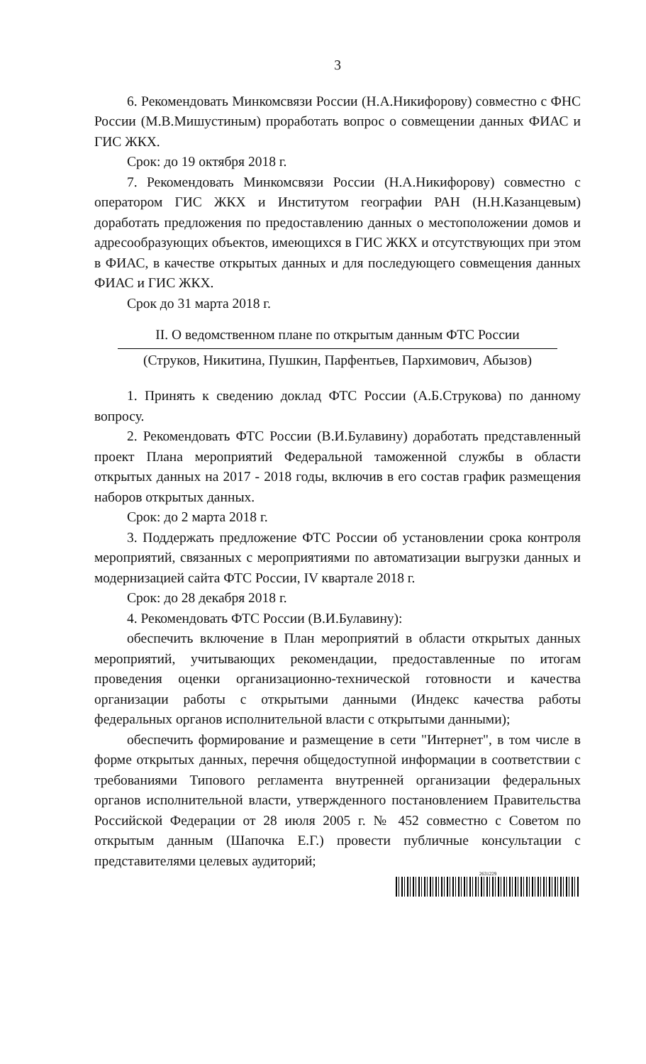3
6. Рекомендовать Минкомсвязи России (Н.А.Никифорову) совместно с ФНС России (М.В.Мишустиным) проработать вопрос о совмещении данных ФИАС и ГИС ЖКХ.
Срок: до 19 октября 2018 г.
7. Рекомендовать Минкомсвязи России (Н.А.Никифорову) совместно с оператором ГИС ЖКХ и Институтом географии РАН (Н.Н.Казанцевым) доработать предложения по предоставлению данных о местоположении домов и адресообразующих объектов, имеющихся в ГИС ЖКХ и отсутствующих при этом в ФИАС, в качестве открытых данных и для последующего совмещения данных ФИАС и ГИС ЖКХ.
Срок до 31 марта 2018 г.
II. О ведомственном плане по открытым данным ФТС России
(Струков, Никитина, Пушкин, Парфентьев, Пархимович, Абызов)
1. Принять к сведению доклад ФТС России (А.Б.Струкова) по данному вопросу.
2. Рекомендовать ФТС России (В.И.Булавину) доработать представленный проект Плана мероприятий Федеральной таможенной службы в области открытых данных на 2017 - 2018 годы, включив в его состав график размещения наборов открытых данных.
Срок: до 2 марта 2018 г.
3. Поддержать предложение ФТС России об установлении срока контроля мероприятий, связанных с мероприятиями по автоматизации выгрузки данных и модернизацией сайта ФТС России, IV квартале 2018 г.
Срок: до 28 декабря 2018 г.
4. Рекомендовать ФТС России (В.И.Булавину):
обеспечить включение в План мероприятий в области открытых данных мероприятий, учитывающих рекомендации, предоставленные по итогам проведения оценки организационно-технической готовности и качества организации работы с открытыми данными (Индекс качества работы федеральных органов исполнительной власти с открытыми данными);
обеспечить формирование и размещение в сети "Интернет", в том числе в форме открытых данных, перечня общедоступной информации в соответствии с требованиями Типового регламента внутренней организации федеральных органов исполнительной власти, утвержденного постановлением Правительства Российской Федерации от 28 июля 2005 г. № 452 совместно с Советом по открытым данным (Шапочка Е.Г.) провести публичные консультации с представителями целевых аудиторий;
2631229